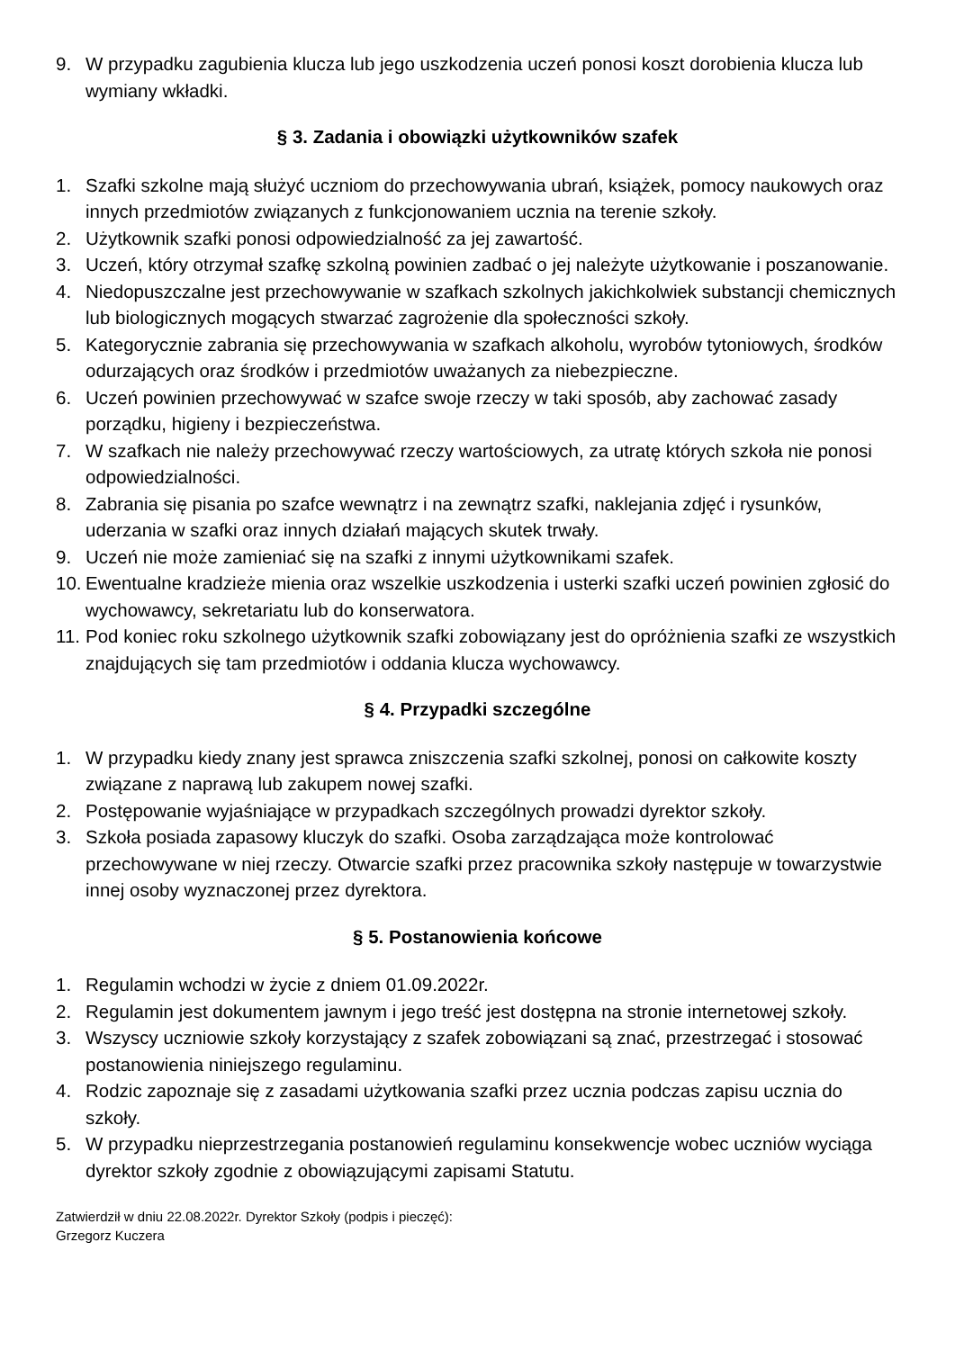9. W przypadku zagubienia klucza lub jego uszkodzenia uczeń ponosi koszt dorobienia klucza lub wymiany wkładki.
§ 3. Zadania i obowiązki użytkowników szafek
1. Szafki szkolne mają służyć uczniom do przechowywania ubrań, książek, pomocy naukowych oraz innych przedmiotów związanych z funkcjonowaniem ucznia na terenie szkoły.
2. Użytkownik szafki ponosi odpowiedzialność za jej zawartość.
3. Uczeń, który otrzymał szafkę szkolną powinien zadbać o jej należyte użytkowanie i poszanowanie.
4. Niedopuszczalne jest przechowywanie w szafkach szkolnych jakichkolwiek substancji chemicznych lub biologicznych mogących stwarzać zagrożenie dla społeczności szkoły.
5. Kategorycznie zabrania się przechowywania w szafkach alkoholu, wyrobów tytoniowych, środków odurzających oraz środków i przedmiotów uważanych za niebezpieczne.
6. Uczeń powinien przechowywać w szafce swoje rzeczy w taki sposób, aby zachować zasady porządku, higieny i bezpieczeństwa.
7. W szafkach nie należy przechowywać rzeczy wartościowych, za utratę których szkoła nie ponosi odpowiedzialności.
8. Zabrania się pisania po szafce wewnątrz i na zewnątrz szafki, naklejania zdjęć i rysunków, uderzania w szafki oraz innych działań mających skutek trwały.
9. Uczeń nie może zamieniać się na szafki z innymi użytkownikami szafek.
10. Ewentualne kradzieże mienia oraz wszelkie uszkodzenia i usterki szafki uczeń powinien zgłosić do wychowawcy, sekretariatu lub do konserwatora.
11. Pod koniec roku szkolnego użytkownik szafki zobowiązany jest do opróżnienia szafki ze wszystkich znajdujących się tam przedmiotów i oddania klucza wychowawcy.
§ 4. Przypadki szczególne
1. W przypadku kiedy znany jest sprawca zniszczenia szafki szkolnej, ponosi on całkowite koszty związane z naprawą lub zakupem nowej szafki.
2. Postępowanie wyjaśniające w przypadkach szczególnych prowadzi dyrektor szkoły.
3. Szkoła posiada zapasowy kluczyk do szafki. Osoba zarządzająca może kontrolować przechowywane w niej rzeczy. Otwarcie szafki przez pracownika szkoły następuje w towarzystwie innej osoby wyznaczonej przez dyrektora.
§ 5. Postanowienia końcowe
1. Regulamin wchodzi w życie z dniem 01.09.2022r.
2. Regulamin jest dokumentem jawnym i jego treść jest dostępna na stronie internetowej szkoły.
3. Wszyscy uczniowie szkoły korzystający z szafek zobowiązani są znać, przestrzegać i stosować postanowienia niniejszego regulaminu.
4. Rodzic zapoznaje się z zasadami użytkowania szafki przez ucznia podczas zapisu ucznia do szkoły.
5. W przypadku nieprzestrzegania postanowień regulaminu konsekwencje wobec uczniów wyciąga dyrektor szkoły zgodnie z obowiązującymi zapisami Statutu.
Zatwierdził w dniu 22.08.2022r. Dyrektor Szkoły (podpis i pieczęć):
Grzegorz Kuczera